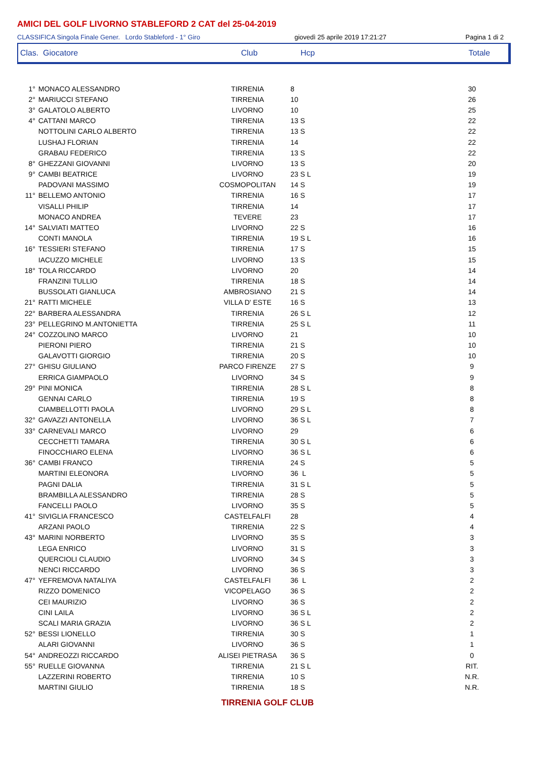AMICI DEL GOLF LIVORNO STABLEFORD 2 CAT del 25-04-2019
CLASSIFICA Singola Finale Gener. Lordo Stableford - 1° Giro giovedì 25 aprile 2019 17:21:27 Pagina 1 di 2
| Clas. Giocatore | Club | Hcp | Totale |
| 1° | MONACO ALESSANDRO | TIRRENIA | 8 | 30 |
| 2° | MARIUCCI STEFANO | TIRRENIA | 10 | 26 |
| 3° | GALATOLO ALBERTO | LIVORNO | 10 | 25 |
| 4° | CATTANI MARCO | TIRRENIA | 13 S | 22 |
| | NOTTOLINI CARLO ALBERTO | TIRRENIA | 13 S | 22 |
| | LUSHAJ FLORIAN | TIRRENIA | 14 | 22 |
| | GRABAU FEDERICO | TIRRENIA | 13 S | 22 |
| 8° | GHEZZANI GIOVANNI | LIVORNO | 13 S | 20 |
| 9° | CAMBI BEATRICE | LIVORNO | 23 S L | 19 |
| | PADOVANI MASSIMO | COSMOPOLITAN | 14 S | 19 |
| 11° | BELLEMO ANTONIO | TIRRENIA | 16 S | 17 |
| | VISALLI PHILIP | TIRRENIA | 14 | 17 |
| | MONACO ANDREA | TEVERE | 23 | 17 |
| 14° | SALVIATI MATTEO | LIVORNO | 22 S | 16 |
| | CONTI MANOLA | TIRRENIA | 19 S L | 16 |
| 16° | TESSIERI STEFANO | TIRRENIA | 17 S | 15 |
| | IACUZZO MICHELE | LIVORNO | 13 S | 15 |
| 18° | TOLA RICCARDO | LIVORNO | 20 | 14 |
| | FRANZINI TULLIO | TIRRENIA | 18 S | 14 |
| | BUSSOLATI GIANLUCA | AMBROSIANO | 21 S | 14 |
| 21° | RATTI MICHELE | VILLA D' ESTE | 16 S | 13 |
| 22° | BARBERA ALESSANDRA | TIRRENIA | 26 S L | 12 |
| 23° | PELLEGRINO M.ANTONIETTA | TIRRENIA | 25 S L | 11 |
| 24° | COZZOLINO MARCO | LIVORNO | 21 | 10 |
| | PIERONI PIERO | TIRRENIA | 21 S | 10 |
| | GALAVOTTI GIORGIO | TIRRENIA | 20 S | 10 |
| 27° | GHISU GIULIANO | PARCO FIRENZE | 27 S | 9 |
| | ERRICA GIAMPAOLO | LIVORNO | 34 S | 9 |
| 29° | PINI MONICA | TIRRENIA | 28 S L | 8 |
| | GENNAI CARLO | TIRRENIA | 19 S | 8 |
| | CIAMBELLOTTI PAOLA | LIVORNO | 29 S L | 8 |
| 32° | GAVAZZI ANTONELLA | LIVORNO | 36 S L | 7 |
| 33° | CARNEVALI MARCO | LIVORNO | 29 | 6 |
| | CECCHETTI TAMARA | TIRRENIA | 30 S L | 6 |
| | FINOCCHIARO ELENA | LIVORNO | 36 S L | 6 |
| 36° | CAMBI FRANCO | TIRRENIA | 24 S | 5 |
| | MARTINI ELEONORA | LIVORNO | 36 L | 5 |
| | PAGNI DALIA | TIRRENIA | 31 S L | 5 |
| | BRAMBILLA ALESSANDRO | TIRRENIA | 28 S | 5 |
| | FANCELLI PAOLO | LIVORNO | 35 S | 5 |
| 41° | SIVIGLIA FRANCESCO | CASTELFALFI | 28 | 4 |
| | ARZANI PAOLO | TIRRENIA | 22 S | 4 |
| 43° | MARINI NORBERTO | LIVORNO | 35 S | 3 |
| | LEGA ENRICO | LIVORNO | 31 S | 3 |
| | QUERCIOLI CLAUDIO | LIVORNO | 34 S | 3 |
| | NENCI RICCARDO | LIVORNO | 36 S | 3 |
| 47° | YEFREMOVA NATALIYA | CASTELFALFI | 36 L | 2 |
| | RIZZO DOMENICO | VICOPELAGO | 36 S | 2 |
| | CEI MAURIZIO | LIVORNO | 36 S | 2 |
| | CINI LAILA | LIVORNO | 36 S L | 2 |
| | SCALI MARIA GRAZIA | LIVORNO | 36 S L | 2 |
| 52° | BESSI LIONELLO | TIRRENIA | 30 S | 1 |
| | ALARI GIOVANNI | LIVORNO | 36 S | 1 |
| 54° | ANDREOZZI RICCARDO | ALISEI PIETRASA | 36 S | 0 |
| 55° | RUELLE GIOVANNA | TIRRENIA | 21 S L | RIT. |
| | LAZZERINI ROBERTO | TIRRENIA | 10 S | N.R. |
| | MARTINI GIULIO | TIRRENIA | 18 S | N.R. |
TIRRENIA GOLF CLUB